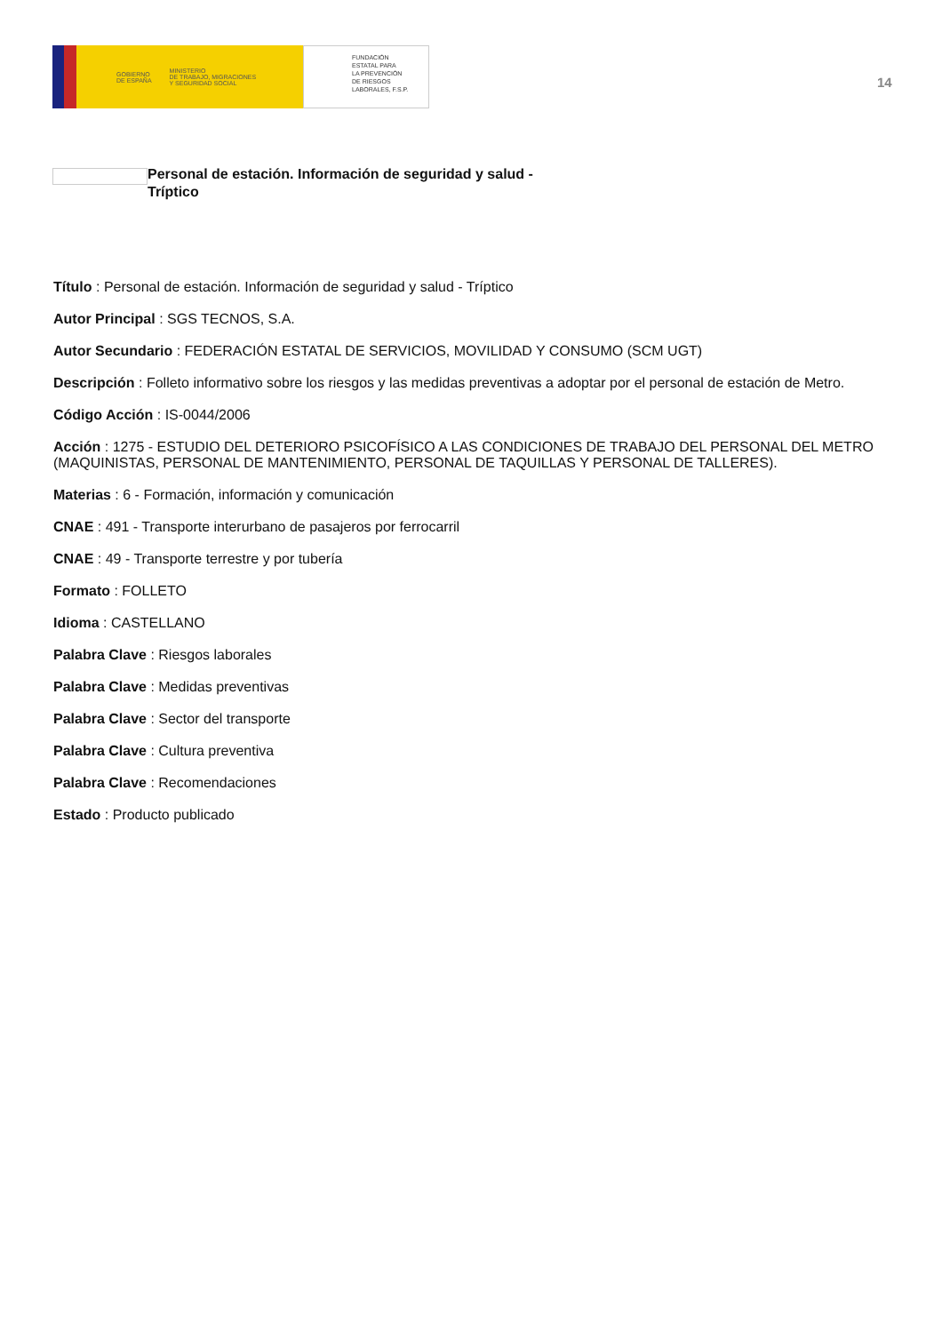GOBIERNO
DE ESPAÑA MINISTERIO
DE TRABAJO, MIGRACIONES
Y SEGURIDAD SOCIAL
FUNDACIÓN
ESTATAL PARA
LA PREVENCIÓN
DE RIESGOS
LABORALES, F.S.P.
14
Personal de estación. Información de seguridad y salud - Tríptico
Título : Personal de estación. Información de seguridad y salud - Tríptico
Autor Principal : SGS TECNOS, S.A.
Autor Secundario : FEDERACIÓN ESTATAL DE SERVICIOS, MOVILIDAD Y CONSUMO (SCM UGT)
Descripción : Folleto informativo sobre los riesgos y las medidas preventivas a adoptar por el personal de estación de Metro.
Código Acción : IS-0044/2006
Acción : 1275 - ESTUDIO DEL DETERIORO PSICOFÍSICO A LAS CONDICIONES DE TRABAJO DEL PERSONAL DEL METRO (MAQUINISTAS, PERSONAL DE MANTENIMIENTO, PERSONAL DE TAQUILLAS Y PERSONAL DE TALLERES).
Materias : 6 - Formación, información y comunicación
CNAE : 491 - Transporte interurbano de pasajeros por ferrocarril
CNAE : 49 - Transporte terrestre y por tubería
Formato : FOLLETO
Idioma : CASTELLANO
Palabra Clave : Riesgos laborales
Palabra Clave : Medidas preventivas
Palabra Clave : Sector del transporte
Palabra Clave : Cultura preventiva
Palabra Clave : Recomendaciones
Estado : Producto publicado